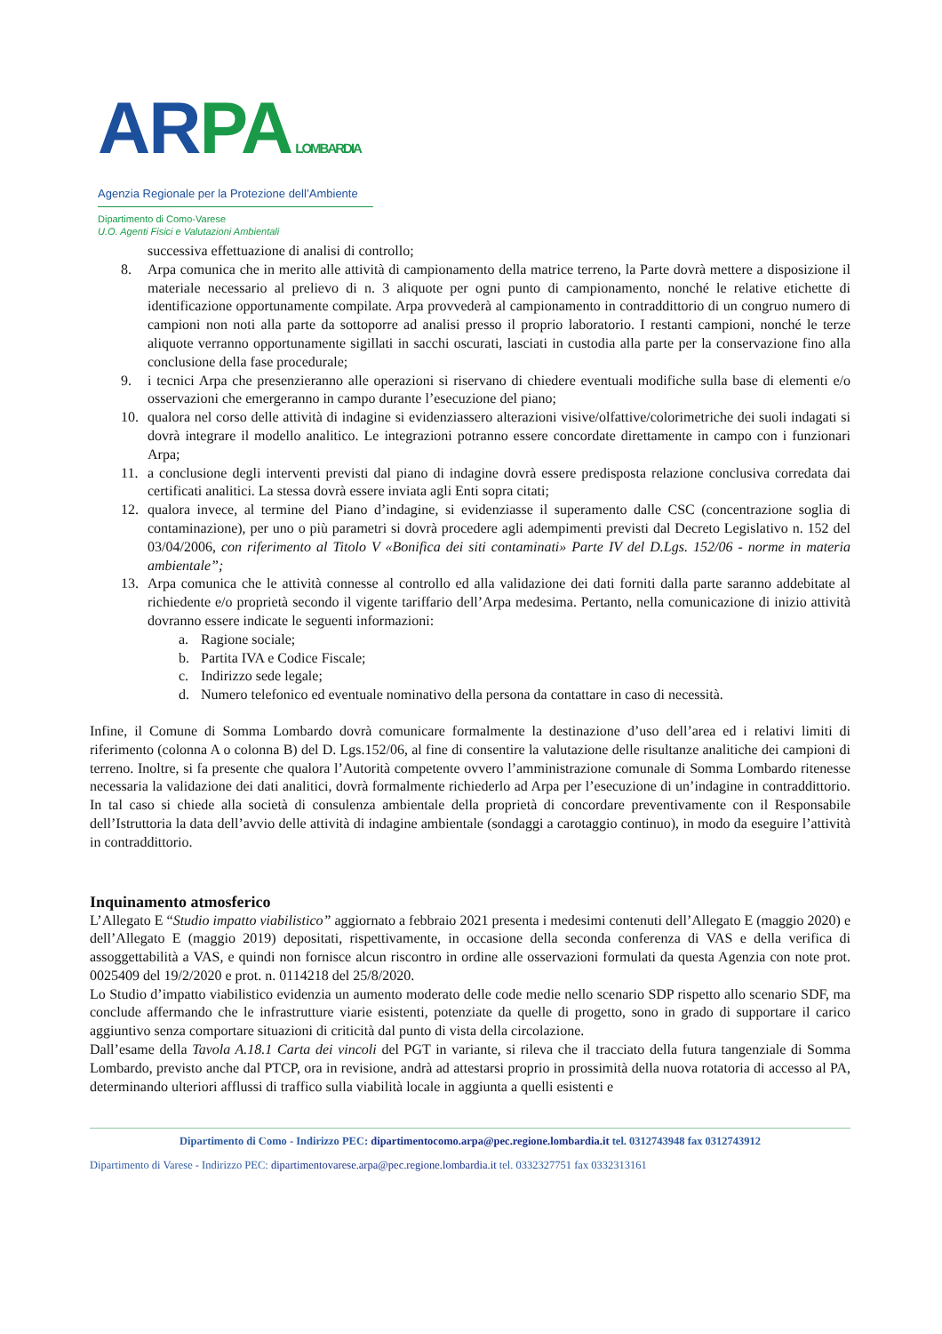AR PA LOMBARDIA
Agenzia Regionale per la Protezione dell’Ambiente
Dipartimento di Como-Varese
U.O. Agenti Fisici e Valutazioni Ambientali
successiva effettuazione di analisi di controllo;
8. Arpa comunica che in merito alle attività di campionamento della matrice terreno, la Parte dovrà mettere a disposizione il materiale necessario al prelievo di n. 3 aliquote per ogni punto di campionamento, nonché le relative etichette di identificazione opportunamente compilate. Arpa provvederà al campionamento in contraddittorio di un congruo numero di campioni non noti alla parte da sottoporre ad analisi presso il proprio laboratorio. I restanti campioni, nonché le terze aliquote verranno opportunamente sigillati in sacchi oscurati, lasciati in custodia alla parte per la conservazione fino alla conclusione della fase procedurale;
9. i tecnici Arpa che presenzieranno alle operazioni si riservano di chiedere eventuali modifiche sulla base di elementi e/o osservazioni che emergeranno in campo durante l’esecuzione del piano;
10. qualora nel corso delle attività di indagine si evidenziassero alterazioni visive/olfattive/colorimetriche dei suoli indagati si dovrà integrare il modello analitico. Le integrazioni potranno essere concordate direttamente in campo con i funzionari Arpa;
11. a conclusione degli interventi previsti dal piano di indagine dovrà essere predisposta relazione conclusiva corredata dai certificati analitici. La stessa dovrà essere inviata agli Enti sopra citati;
12. qualora invece, al termine del Piano d’indagine, si evidenziasse il superamento dalle CSC (concentrazione soglia di contaminazione), per uno o più parametri si dovrà procedere agli adempimenti previsti dal Decreto Legislativo n. 152 del 03/04/2006, con riferimento al Titolo V «Bonifica dei siti contaminati» Parte IV del D.Lgs. 152/06 - norme in materia ambientale”;
13. Arpa comunica che le attività connesse al controllo ed alla validazione dei dati forniti dalla parte saranno addebitate al richiedente e/o proprietà secondo il vigente tariffario dell’Arpa medesima. Pertanto, nella comunicazione di inizio attività dovranno essere indicate le seguenti informazioni:
a. Ragione sociale;
b. Partita IVA e Codice Fiscale;
c. Indirizzo sede legale;
d. Numero telefonico ed eventuale nominativo della persona da contattare in caso di necessità.
Infine, il Comune di Somma Lombardo dovrà comunicare formalmente la destinazione d’uso dell’area ed i relativi limiti di riferimento (colonna A o colonna B) del D. Lgs.152/06, al fine di consentire la valutazione delle risultanze analitiche dei campioni di terreno. Inoltre, si fa presente che qualora l’Autorità competente ovvero l’amministrazione comunale di Somma Lombardo ritenesse necessaria la validazione dei dati analitici, dovrà formalmente richiederlo ad Arpa per l’esecuzione di un’indagine in contraddittorio. In tal caso si chiede alla società di consulenza ambientale della proprietà di concordare preventivamente con il Responsabile dell’Istruttoria la data dell’avvio delle attività di indagine ambientale (sondaggi a carotaggio continuo), in modo da eseguire l’attività in contraddittorio.
Inquinamento atmosferico
L’Allegato E “Studio impatto viabilistico” aggiornato a febbraio 2021 presenta i medesimi contenuti dell’Allegato E (maggio 2020) e dell’Allegato E (maggio 2019) depositati, rispettivamente, in occasione della seconda conferenza di VAS e della verifica di assoggettabilità a VAS, e quindi non fornisce alcun riscontro in ordine alle osservazioni formulati da questa Agenzia con note prot. 0025409 del 19/2/2020 e prot. n. 0114218 del 25/8/2020.
Lo Studio d’impatto viabilistico evidenzia un aumento moderato delle code medie nello scenario SDP rispetto allo scenario SDF, ma conclude affermando che le infrastrutture viarie esistenti, potenziate da quelle di progetto, sono in grado di supportare il carico aggiuntivo senza comportare situazioni di criticità dal punto di vista della circolazione.
Dall’esame della Tavola A.18.1 Carta dei vincoli del PGT in variante, si rileva che il tracciato della futura tangenziale di Somma Lombardo, previsto anche dal PTCP, ora in revisione, andrà ad attestarsi proprio in prossimità della nuova rotatoria di accesso al PA, determinando ulteriori afflussi di traffico sulla viabilità locale in aggiunta a quelli esistenti e
Dipartimento di Como - Indirizzo PEC: dipartimentocomo.arpa@pec.regione.lombardia.it tel. 0312743948 fax 0312743912
Dipartimento di Varese - Indirizzo PEC: dipartimentovarese.arpa@pec.regione.lombardia.it tel. 0332327751 fax 0332313161